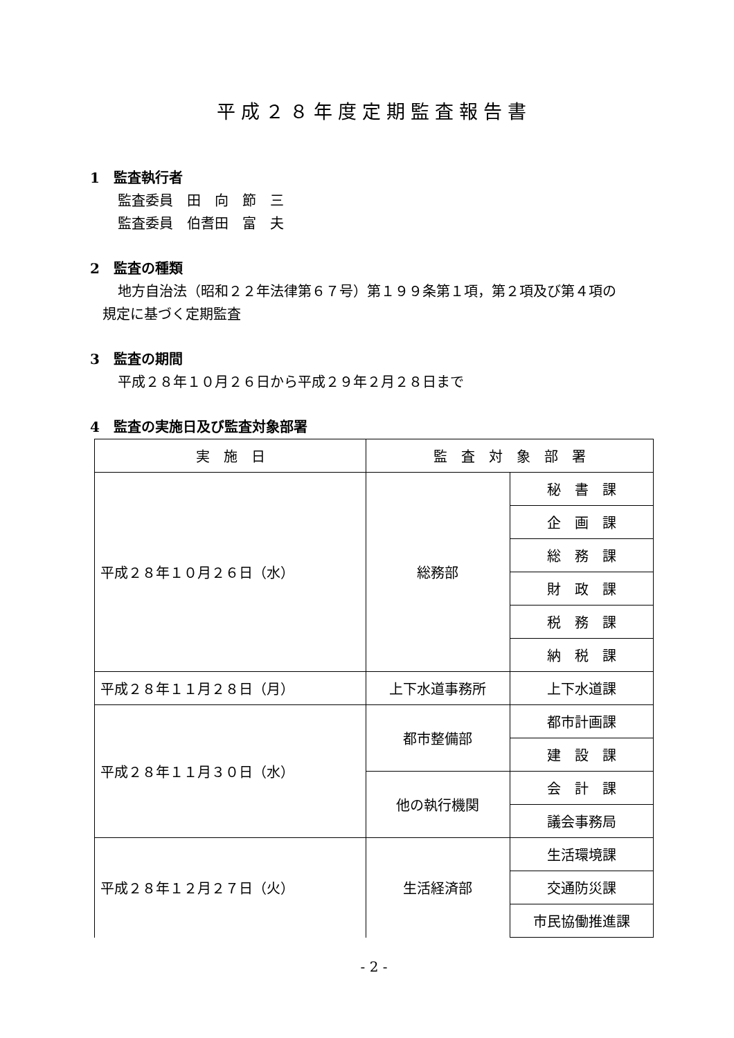平成２８年度定期監査報告書
1　監査執行者
監査委員　田　向　節　三
監査委員　伯耆田　富　夫
2　監査の種類
地方自治法（昭和２２年法律第６７号）第１９９条第１項，第２項及び第４項の
規定に基づく定期監査
3　監査の期間
平成２８年１０月２６日から平成２９年２月２８日まで
4　監査の実施日及び監査対象部署
| 実 施 日 | 監 査 対 象 部 署 | |
| --- | --- | --- |
| 平成２８年１０月２６日（水） | 総務部 | 秘 書 課 |
| | | 企 画 課 |
| | | 総 務 課 |
| | | 財 政 課 |
| | | 税 務 課 |
| | | 納 税 課 |
| 平成２８年１１月２８日（月） | 上下水道事務所 | 上下水道課 |
| 平成２８年１１月３０日（水） | 都市整備部 | 都市計画課 |
| | | 建 設 課 |
| | 他の執行機関 | 会 計 課 |
| | | 議会事務局 |
| 平成２８年１２月２７日（火） | 生活経済部 | 生活環境課 |
| | | 交通防災課 |
| | | 市民協働推進課 |
- 2 -